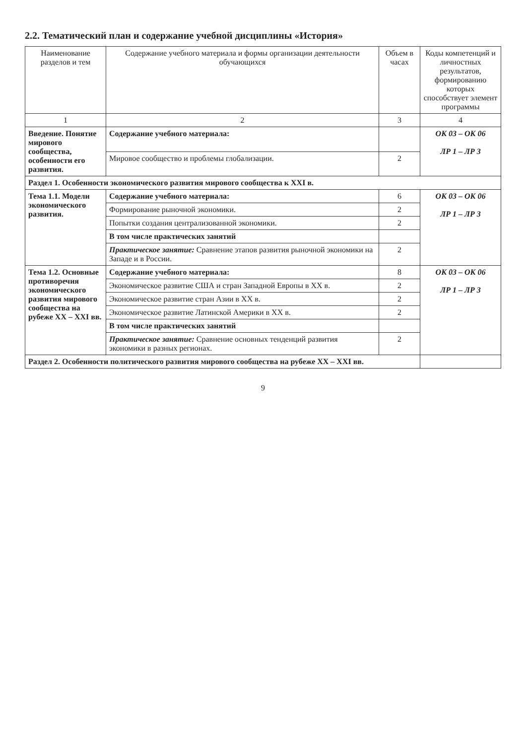2.2. Тематический план и содержание учебной дисциплины «История»
| Наименование разделов и тем | Содержание учебного материала и формы организации деятельности обучающихся | Объем в часах | Коды компетенций и личностных результатов, формированию которых способствует элемент программы |
| --- | --- | --- | --- |
| 1 | 2 | 3 | 4 |
| Введение. Понятие мирового сообщества, особенности его развития. | Содержание учебного материала: | | ОК 03 – ОК 06 ЛР 1 – ЛР 3 |
| | Мировое сообщество и проблемы глобализации. | 2 | |
| Раздел 1. Особенности экономического развития мирового сообщества к XXI в. | | | |
| Тема 1.1. Модели экономического развития. | Содержание учебного материала: | 6 | ОК 03 – ОК 06 ЛР 1 – ЛР 3 |
| | Формирование рыночной экономики. | 2 | |
| | Попытки создания централизованной экономики. | 2 | |
| | В том числе практических занятий | | |
| | Практическое занятие: Сравнение этапов развития рыночной экономики на Западе и в России. | 2 | |
| Тема 1.2. Основные противоречия экономического развития мирового сообщества на рубеже XX – XXI вв. | Содержание учебного материала: | 8 | ОК 03 – ОК 06 ЛР 1 – ЛР 3 |
| | Экономическое развитие США и стран Западной Европы в XX в. | 2 | |
| | Экономическое развитие стран Азии в XX в. | 2 | |
| | Экономическое развитие Латинской Америки в XX в. | 2 | |
| | В том числе практических занятий | | |
| | Практическое занятие: Сравнение основных тенденций развития экономики в разных регионах. | 2 | |
| Раздел 2. Особенности политического развития мирового сообщества на рубеже XX – XXI вв. | | | |
9